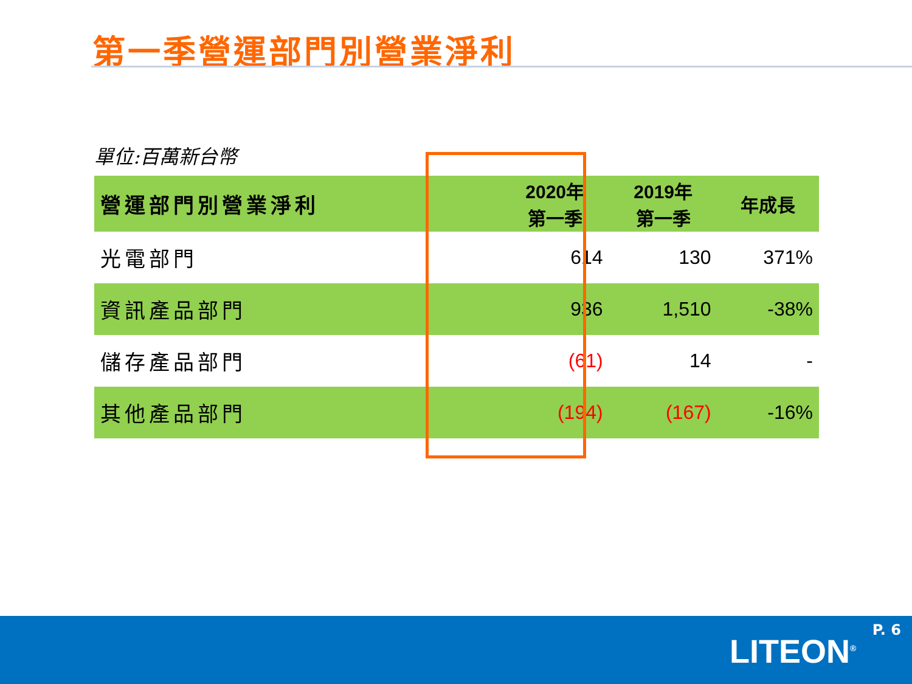第一季營運部門別營業淨利
單位:百萬新台幣
| 營運部門別營業淨利 | 2020年 第一季 | 2019年 第一季 | 年成長 |
| --- | --- | --- | --- |
| 光電部門 | 614 | 130 | 371% |
| 資訊產品部門 | 936 | 1,510 | -38% |
| 儲存產品部門 | (61) | 14 | - |
| 其他產品部門 | (194) | (167) | -16% |
P. 6
LITEON<sup>®</sup>